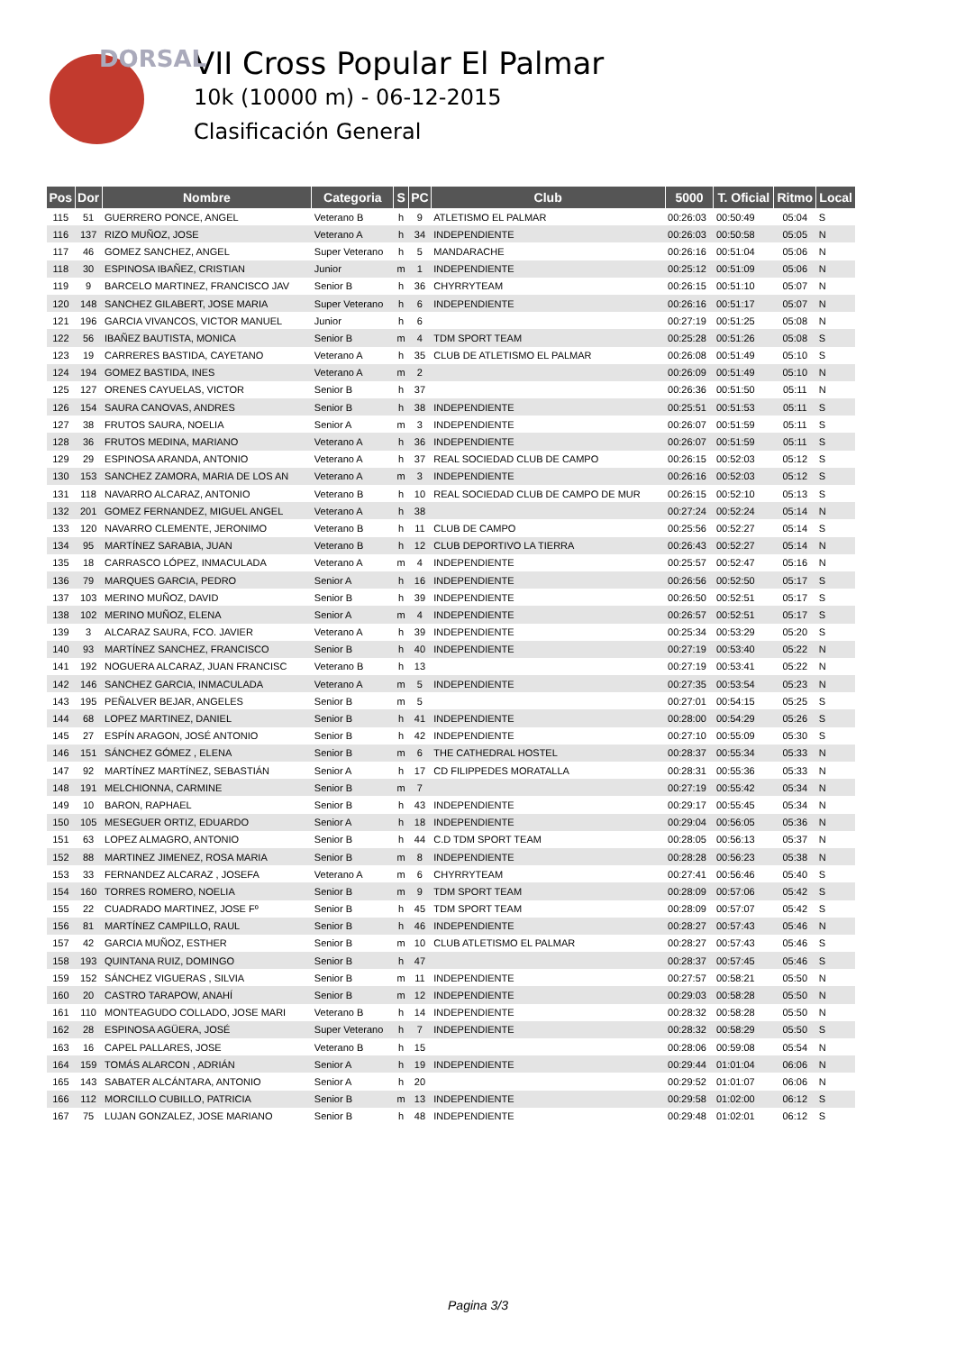DORSAL
VII Cross Popular El Palmar
10k (10000 m) - 06-12-2015
Clasificación General
| Pos | Dor | Nombre | Categoria | S | PC | Club | 5000 | T. Oficial | Ritmo | Local |
| --- | --- | --- | --- | --- | --- | --- | --- | --- | --- | --- |
| 115 | 51 | GUERRERO PONCE, ANGEL | Veterano B | h | 9 | ATLETISMO EL PALMAR | 00:26:03 | 00:50:49 | 05:04 | S |
| 116 | 137 | RIZO MUÑOZ, JOSE | Veterano A | h | 34 | INDEPENDIENTE | 00:26:03 | 00:50:58 | 05:05 | N |
| 117 | 46 | GOMEZ SANCHEZ, ANGEL | Super Veterano | h | 5 | MANDARACHE | 00:26:16 | 00:51:04 | 05:06 | N |
| 118 | 30 | ESPINOSA IBAÑEZ, CRISTIAN | Junior | m | 1 | INDEPENDIENTE | 00:25:12 | 00:51:09 | 05:06 | N |
| 119 | 9 | BARCELO MARTINEZ, FRANCISCO JAV | Senior B | h | 36 | CHYRRYTEAM | 00:26:15 | 00:51:10 | 05:07 | N |
| 120 | 148 | SANCHEZ GILABERT, JOSE MARIA | Super Veterano | h | 6 | INDEPENDIENTE | 00:26:16 | 00:51:17 | 05:07 | N |
| 121 | 196 | GARCIA VIVANCOS, VICTOR MANUEL | Junior | h | 6 | | 00:27:19 | 00:51:25 | 05:08 | N |
| 122 | 56 | IBAÑEZ BAUTISTA, MONICA | Senior B | m | 4 | TDM SPORT TEAM | 00:25:28 | 00:51:26 | 05:08 | S |
| 123 | 19 | CARRERES BASTIDA, CAYETANO | Veterano A | h | 35 | CLUB DE ATLETISMO EL PALMAR | 00:26:08 | 00:51:49 | 05:10 | S |
| 124 | 194 | GOMEZ BASTIDA, INES | Veterano A | m | 2 | | 00:26:09 | 00:51:49 | 05:10 | N |
| 125 | 127 | ORENES CAYUELAS, VICTOR | Senior B | h | 37 | | 00:26:36 | 00:51:50 | 05:11 | N |
| 126 | 154 | SAURA CANOVAS, ANDRES | Senior B | h | 38 | INDEPENDIENTE | 00:25:51 | 00:51:53 | 05:11 | S |
| 127 | 38 | FRUTOS SAURA, NOELIA | Senior A | m | 3 | INDEPENDIENTE | 00:26:07 | 00:51:59 | 05:11 | S |
| 128 | 36 | FRUTOS MEDINA, MARIANO | Veterano A | h | 36 | INDEPENDIENTE | 00:26:07 | 00:51:59 | 05:11 | S |
| 129 | 29 | ESPINOSA ARANDA, ANTONIO | Veterano A | h | 37 | REAL SOCIEDAD CLUB DE CAMPO | 00:26:15 | 00:52:03 | 05:12 | S |
| 130 | 153 | SANCHEZ ZAMORA, MARIA DE LOS AN | Veterano A | m | 3 | INDEPENDIENTE | 00:26:16 | 00:52:03 | 05:12 | S |
| 131 | 118 | NAVARRO ALCARAZ, ANTONIO | Veterano B | h | 10 | REAL SOCIEDAD CLUB DE CAMPO DE MUR | 00:26:15 | 00:52:10 | 05:13 | S |
| 132 | 201 | GOMEZ FERNANDEZ, MIGUEL ANGEL | Veterano A | h | 38 | | 00:27:24 | 00:52:24 | 05:14 | N |
| 133 | 120 | NAVARRO CLEMENTE, JERONIMO | Veterano B | h | 11 | CLUB DE CAMPO | 00:25:56 | 00:52:27 | 05:14 | S |
| 134 | 95 | MARTÍNEZ SARABIA, JUAN | Veterano B | h | 12 | CLUB DEPORTIVO LA TIERRA | 00:26:43 | 00:52:27 | 05:14 | N |
| 135 | 18 | CARRASCO LÓPEZ, INMACULADA | Veterano A | m | 4 | INDEPENDIENTE | 00:25:57 | 00:52:47 | 05:16 | N |
| 136 | 79 | MARQUES GARCIA, PEDRO | Senior A | h | 16 | INDEPENDIENTE | 00:26:56 | 00:52:50 | 05:17 | S |
| 137 | 103 | MERINO MUÑOZ, DAVID | Senior B | h | 39 | INDEPENDIENTE | 00:26:50 | 00:52:51 | 05:17 | S |
| 138 | 102 | MERINO MUÑOZ, ELENA | Senior A | m | 4 | INDEPENDIENTE | 00:26:57 | 00:52:51 | 05:17 | S |
| 139 | 3 | ALCARAZ SAURA, FCO. JAVIER | Veterano A | h | 39 | INDEPENDIENTE | 00:25:34 | 00:53:29 | 05:20 | S |
| 140 | 93 | MARTÍNEZ SANCHEZ, FRANCISCO | Senior B | h | 40 | INDEPENDIENTE | 00:27:19 | 00:53:40 | 05:22 | N |
| 141 | 192 | NOGUERA ALCARAZ, JUAN FRANCISC | Veterano B | h | 13 | | 00:27:19 | 00:53:41 | 05:22 | N |
| 142 | 146 | SANCHEZ GARCIA, INMACULADA | Veterano A | m | 5 | INDEPENDIENTE | 00:27:35 | 00:53:54 | 05:23 | N |
| 143 | 195 | PEÑALVER BEJAR, ANGELES | Senior B | m | 5 | | 00:27:01 | 00:54:15 | 05:25 | S |
| 144 | 68 | LOPEZ MARTINEZ, DANIEL | Senior B | h | 41 | INDEPENDIENTE | 00:28:00 | 00:54:29 | 05:26 | S |
| 145 | 27 | ESPÍN ARAGON, JOSÉ ANTONIO | Senior B | h | 42 | INDEPENDIENTE | 00:27:10 | 00:55:09 | 05:30 | S |
| 146 | 151 | SÁNCHEZ GÓMEZ , ELENA | Senior B | m | 6 | THE CATHEDRAL HOSTEL | 00:28:37 | 00:55:34 | 05:33 | N |
| 147 | 92 | MARTÍNEZ MARTÍNEZ, SEBASTIÁN | Senior A | h | 17 | CD FILIPPEDES MORATALLA | 00:28:31 | 00:55:36 | 05:33 | N |
| 148 | 191 | MELCHIONNA, CARMINE | Senior B | m | 7 | | 00:27:19 | 00:55:42 | 05:34 | N |
| 149 | 10 | BARON, RAPHAEL | Senior B | h | 43 | INDEPENDIENTE | 00:29:17 | 00:55:45 | 05:34 | N |
| 150 | 105 | MESEGUER ORTIZ, EDUARDO | Senior A | h | 18 | INDEPENDIENTE | 00:29:04 | 00:56:05 | 05:36 | N |
| 151 | 63 | LOPEZ ALMAGRO, ANTONIO | Senior B | h | 44 | C.D TDM SPORT TEAM | 00:28:05 | 00:56:13 | 05:37 | N |
| 152 | 88 | MARTINEZ JIMENEZ, ROSA MARIA | Senior B | m | 8 | INDEPENDIENTE | 00:28:28 | 00:56:23 | 05:38 | N |
| 153 | 33 | FERNANDEZ ALCARAZ , JOSEFA | Veterano A | m | 6 | CHYRRYTEAM | 00:27:41 | 00:56:46 | 05:40 | S |
| 154 | 160 | TORRES ROMERO, NOELIA | Senior B | m | 9 | TDM SPORT TEAM | 00:28:09 | 00:57:06 | 05:42 | S |
| 155 | 22 | CUADRADO MARTINEZ, JOSE Fº | Senior B | h | 45 | TDM SPORT TEAM | 00:28:09 | 00:57:07 | 05:42 | S |
| 156 | 81 | MARTÍNEZ CAMPILLO, RAUL | Senior B | h | 46 | INDEPENDIENTE | 00:28:27 | 00:57:43 | 05:46 | N |
| 157 | 42 | GARCIA MUÑOZ, ESTHER | Senior B | m | 10 | CLUB ATLETISMO EL PALMAR | 00:28:27 | 00:57:43 | 05:46 | S |
| 158 | 193 | QUINTANA RUIZ, DOMINGO | Senior B | h | 47 | | 00:28:37 | 00:57:45 | 05:46 | S |
| 159 | 152 | SÁNCHEZ VIGUERAS , SILVIA | Senior B | m | 11 | INDEPENDIENTE | 00:27:57 | 00:58:21 | 05:50 | N |
| 160 | 20 | CASTRO TARAPOW, ANAHÍ | Senior B | m | 12 | INDEPENDIENTE | 00:29:03 | 00:58:28 | 05:50 | N |
| 161 | 110 | MONTEAGUDO COLLADO, JOSE MARI | Veterano B | h | 14 | INDEPENDIENTE | 00:28:32 | 00:58:28 | 05:50 | N |
| 162 | 28 | ESPINOSA AGÜERA, JOSÉ | Super Veterano | h | 7 | INDEPENDIENTE | 00:28:32 | 00:58:29 | 05:50 | S |
| 163 | 16 | CAPEL PALLARES, JOSE | Veterano B | h | 15 | | 00:28:06 | 00:59:08 | 05:54 | N |
| 164 | 159 | TOMÁS ALARCON , ADRIÁN | Senior A | h | 19 | INDEPENDIENTE | 00:29:44 | 01:01:04 | 06:06 | N |
| 165 | 143 | SABATER ALCÁNTARA, ANTONIO | Senior A | h | 20 | | 00:29:52 | 01:01:07 | 06:06 | N |
| 166 | 112 | MORCILLO CUBILLO, PATRICIA | Senior B | m | 13 | INDEPENDIENTE | 00:29:58 | 01:02:00 | 06:12 | S |
| 167 | 75 | LUJAN GONZALEZ, JOSE MARIANO | Senior B | h | 48 | INDEPENDIENTE | 00:29:48 | 01:02:01 | 06:12 | S |
Pagina 3/3